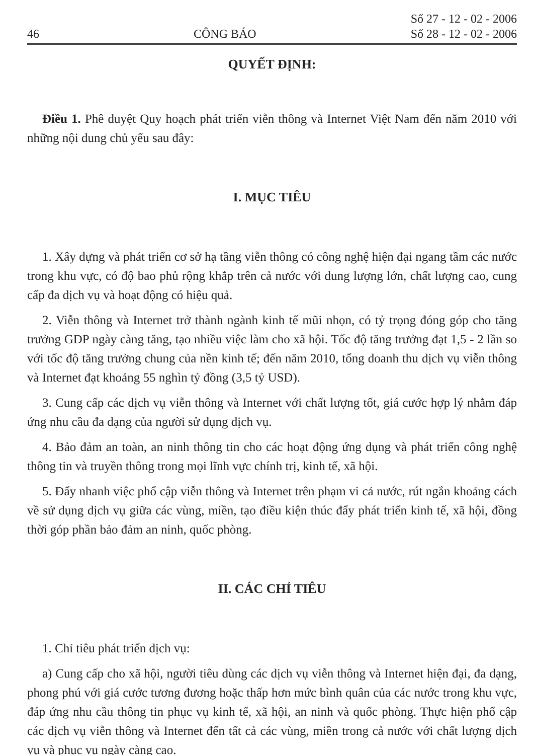46 CÔNG BÁO Số 27 - 12 - 02 - 2006
Số 28 - 12 - 02 - 2006
QUYẾT ĐỊNH:
Điều 1. Phê duyệt Quy hoạch phát triển viễn thông và Internet Việt Nam đến năm 2010 với những nội dung chủ yếu sau đây:
I. MỤC TIÊU
1. Xây dựng và phát triển cơ sở hạ tầng viễn thông có công nghệ hiện đại ngang tầm các nước trong khu vực, có độ bao phủ rộng khắp trên cả nước với dung lượng lớn, chất lượng cao, cung cấp đa dịch vụ và hoạt động có hiệu quả.
2. Viễn thông và Internet trở thành ngành kinh tế mũi nhọn, có tỷ trọng đóng góp cho tăng trưởng GDP ngày càng tăng, tạo nhiều việc làm cho xã hội. Tốc độ tăng trưởng đạt 1,5 - 2 lần so với tốc độ tăng trưởng chung của nền kinh tế; đến năm 2010, tổng doanh thu dịch vụ viễn thông và Internet đạt khoảng 55 nghìn tỷ đồng (3,5 tỷ USD).
3. Cung cấp các dịch vụ viễn thông và Internet với chất lượng tốt, giá cước hợp lý nhằm đáp ứng nhu cầu đa dạng của người sử dụng dịch vụ.
4. Bảo đảm an toàn, an ninh thông tin cho các hoạt động ứng dụng và phát triển công nghệ thông tin và truyền thông trong mọi lĩnh vực chính trị, kinh tế, xã hội.
5. Đẩy nhanh việc phổ cập viễn thông và Internet trên phạm vi cả nước, rút ngắn khoảng cách về sử dụng dịch vụ giữa các vùng, miền, tạo điều kiện thúc đẩy phát triển kinh tế, xã hội, đồng thời góp phần bảo đảm an ninh, quốc phòng.
II. CÁC CHỈ TIÊU
1. Chỉ tiêu phát triển dịch vụ:
a) Cung cấp cho xã hội, người tiêu dùng các dịch vụ viễn thông và Internet hiện đại, đa dạng, phong phú với giá cước tương đương hoặc thấp hơn mức bình quân của các nước trong khu vực, đáp ứng nhu cầu thông tin phục vụ kinh tế, xã hội, an ninh và quốc phòng. Thực hiện phổ cập các dịch vụ viễn thông và Internet đến tất cả các vùng, miền trong cả nước với chất lượng dịch vụ và phục vụ ngày càng cao.